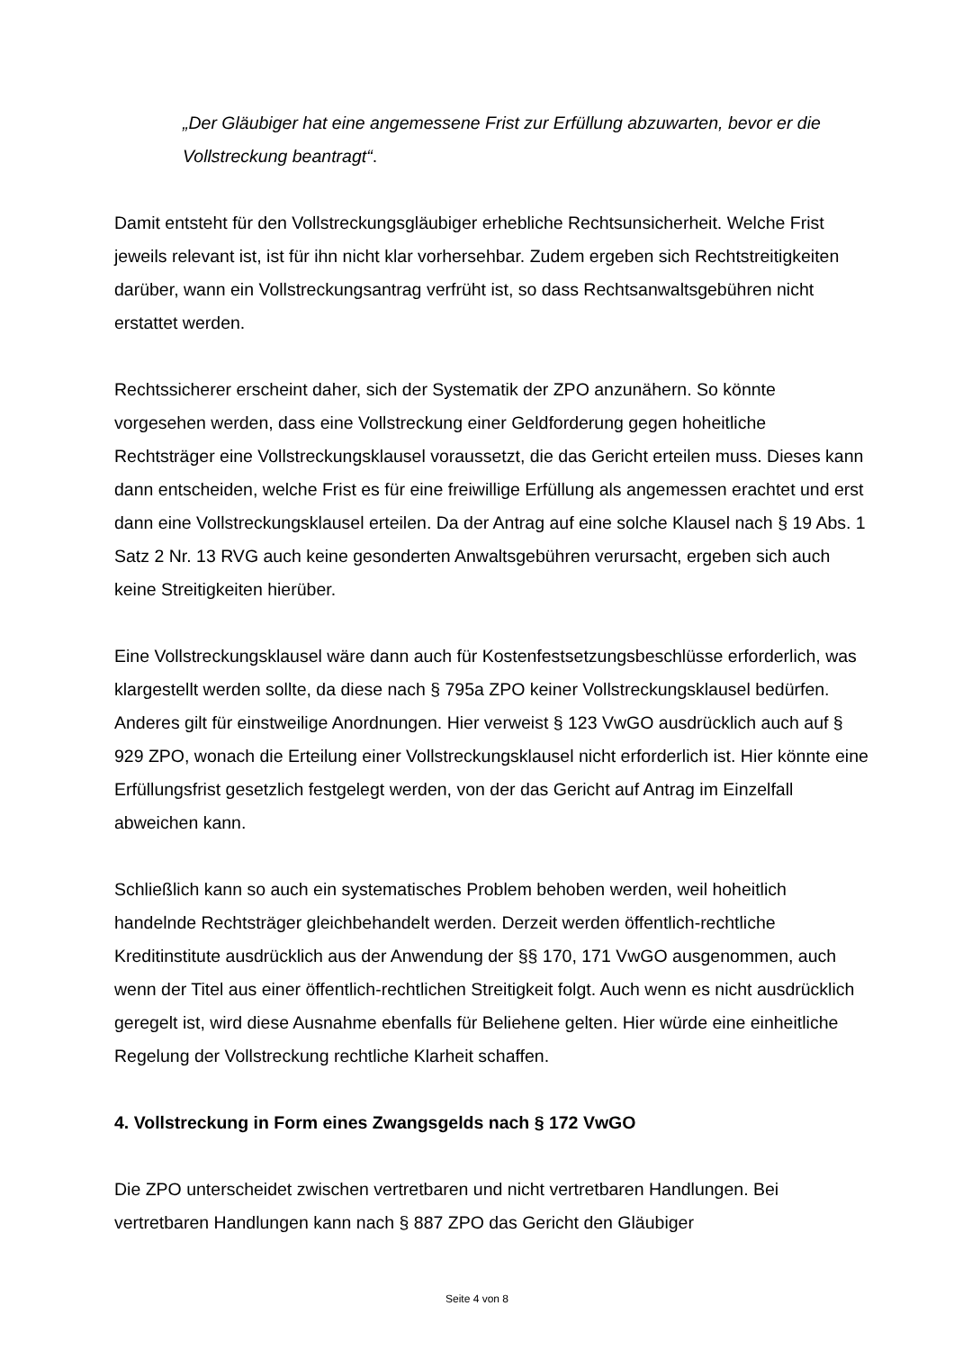„Der Gläubiger hat eine angemessene Frist zur Erfüllung abzuwarten, bevor er die Vollstreckung beantragt“.
Damit entsteht für den Vollstreckungsgläubiger erhebliche Rechtsunsicherheit. Welche Frist jeweils relevant ist, ist für ihn nicht klar vorhersehbar. Zudem ergeben sich Rechtstreitigkeiten darüber, wann ein Vollstreckungsantrag verfrüht ist, so dass Rechtsanwaltsgebühren nicht erstattet werden.
Rechtssicherer erscheint daher, sich der Systematik der ZPO anzunähern. So könnte vorgesehen werden, dass eine Vollstreckung einer Geldforderung gegen hoheitliche Rechtsträger eine Vollstreckungsklausel voraussetzt, die das Gericht erteilen muss. Dieses kann dann entscheiden, welche Frist es für eine freiwillige Erfüllung als angemessen erachtet und erst dann eine Vollstreckungsklausel erteilen. Da der Antrag auf eine solche Klausel nach § 19 Abs. 1 Satz 2 Nr. 13 RVG auch keine gesonderten Anwaltsgebühren verursacht, ergeben sich auch keine Streitigkeiten hierüber.
Eine Vollstreckungsklausel wäre dann auch für Kostenfestsetzungsbeschlüsse erforderlich, was klargestellt werden sollte, da diese nach § 795a ZPO keiner Vollstreckungsklausel bedürfen. Anderes gilt für einstweilige Anordnungen. Hier verweist § 123 VwGO ausdrücklich auch auf § 929 ZPO, wonach die Erteilung einer Vollstreckungsklausel nicht erforderlich ist. Hier könnte eine Erfüllungsfrist gesetzlich festgelegt werden, von der das Gericht auf Antrag im Einzelfall abweichen kann.
Schließlich kann so auch ein systematisches Problem behoben werden, weil hoheitlich handelnde Rechtsträger gleichbehandelt werden. Derzeit werden öffentlich-rechtliche Kreditinstitute ausdrücklich aus der Anwendung der §§ 170, 171 VwGO ausgenommen, auch wenn der Titel aus einer öffentlich-rechtlichen Streitigkeit folgt. Auch wenn es nicht ausdrücklich geregelt ist, wird diese Ausnahme ebenfalls für Beliehene gelten. Hier würde eine einheitliche Regelung der Vollstreckung rechtliche Klarheit schaffen.
4. Vollstreckung in Form eines Zwangsgelds nach § 172 VwGO
Die ZPO unterscheidet zwischen vertretbaren und nicht vertretbaren Handlungen. Bei vertretbaren Handlungen kann nach § 887 ZPO das Gericht den Gläubiger
Seite 4 von 8